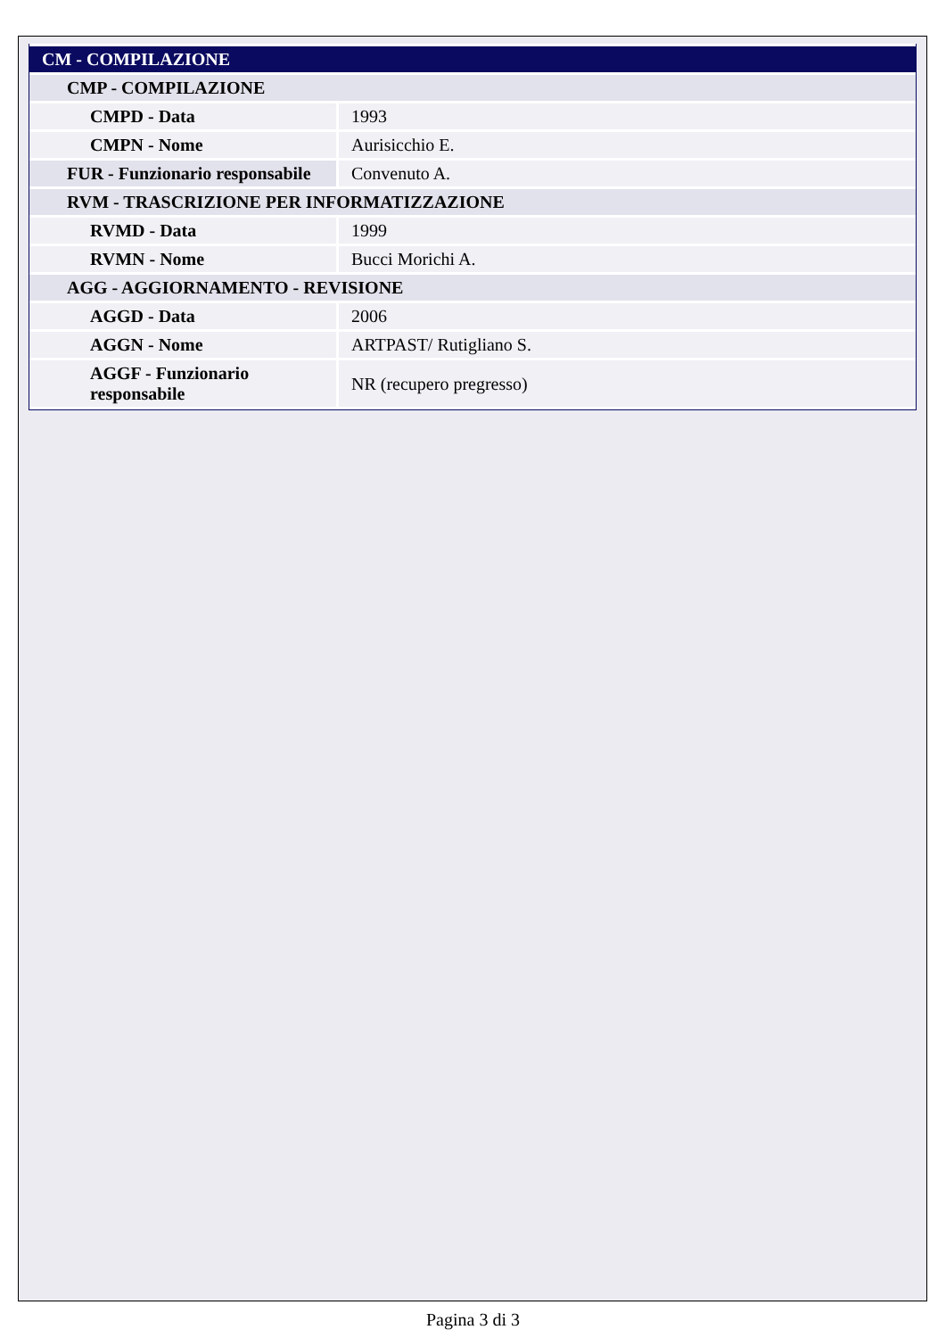| CM - COMPILAZIONE | |
| --- | --- |
| CMP - COMPILAZIONE | |
| CMPD - Data | 1993 |
| CMPN - Nome | Aurisicchio E. |
| FUR - Funzionario responsabile | Convenuto A. |
| RVM - TRASCRIZIONE PER INFORMATIZZAZIONE | |
| RVMD - Data | 1999 |
| RVMN - Nome | Bucci Morichi A. |
| AGG - AGGIORNAMENTO - REVISIONE | |
| AGGD - Data | 2006 |
| AGGN - Nome | ARTPAST/ Rutigliano S. |
| AGGF - Funzionario responsabile | NR (recupero pregresso) |
Pagina 3 di 3